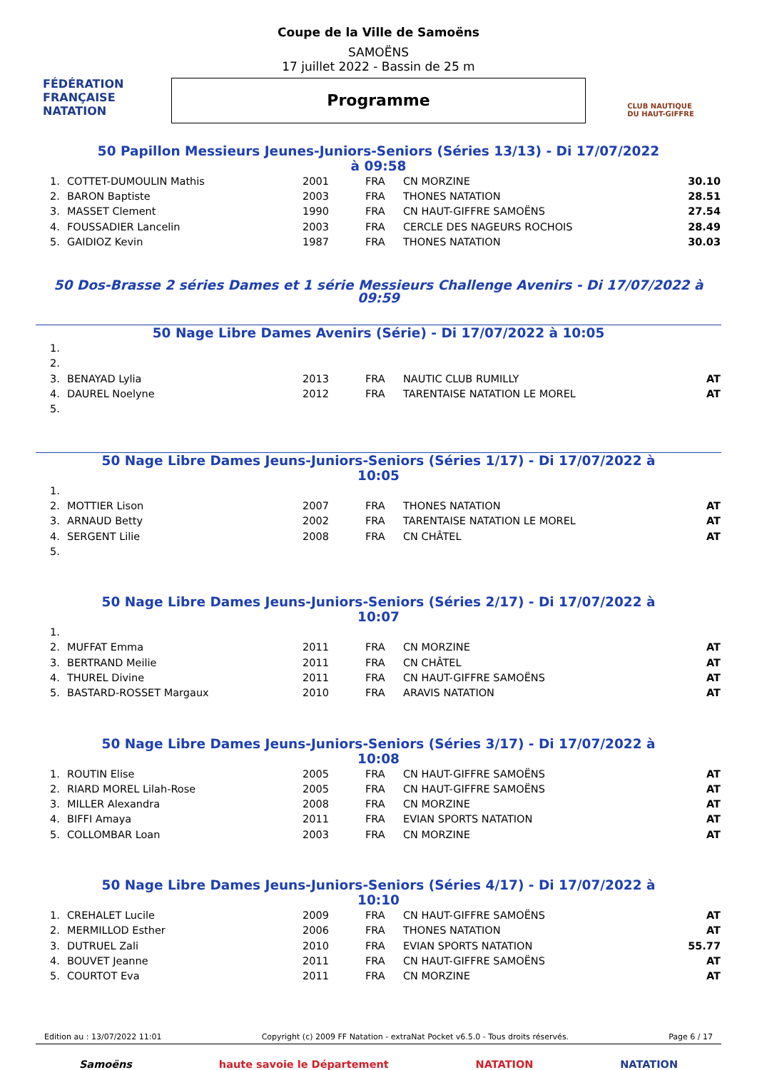FÉDÉRATION FRANÇAISE
NATATION
Coupe de la Ville de Samoëns
SAMOËNS
17 juillet 2022 - Bassin de 25 m
Programme
CLUB NAUTIQUE
DU HAUT-GIFFRE
50 Papillon Messieurs Jeunes-Juniors-Seniors (Séries 13/13) - Di 17/07/2022 à 09:58
| 1. | COTTET-DUMOULIN Mathis | 2001 | FRA | CN MORZINE | 30.10 |
| 2. | BARON Baptiste | 2003 | FRA | THONES NATATION | 28.51 |
| 3. | MASSET Clement | 1990 | FRA | CN HAUT-GIFFRE SAMOËNS | 27.54 |
| 4. | FOUSSADIER Lancelin | 2003 | FRA | CERCLE DES NAGEURS ROCHOIS | 28.49 |
| 5. | GAIDIOZ Kevin | 1987 | FRA | THONES NATATION | 30.03 |
50 Dos-Brasse 2 séries Dames et 1 série Messieurs Challenge Avenirs - Di 17/07/2022 à 09:59
50 Nage Libre Dames Avenirs (Série) - Di 17/07/2022 à 10:05
| 1. | | | | | |
| 2. | | | | | |
| 3. | BENAYAD Lylia | 2013 | FRA | NAUTIC CLUB RUMILLY | AT |
| 4. | DAUREL Noelyne | 2012 | FRA | TARENTAISE NATATION LE MOREL | AT |
| 5. | | | | | |
50 Nage Libre Dames Jeuns-Juniors-Seniors (Séries 1/17) - Di 17/07/2022 à 10:05
| 1. | | | | | |
| 2. | MOTTIER Lison | 2007 | FRA | THONES NATATION | AT |
| 3. | ARNAUD Betty | 2002 | FRA | TARENTAISE NATATION LE MOREL | AT |
| 4. | SERGENT Lilie | 2008 | FRA | CN CHÂTEL | AT |
| 5. | | | | | |
50 Nage Libre Dames Jeuns-Juniors-Seniors (Séries 2/17) - Di 17/07/2022 à 10:07
| 1. | | | | | |
| 2. | MUFFAT Emma | 2011 | FRA | CN MORZINE | AT |
| 3. | BERTRAND Meilie | 2011 | FRA | CN CHÂTEL | AT |
| 4. | THUREL Divine | 2011 | FRA | CN HAUT-GIFFRE SAMOËNS | AT |
| 5. | BASTARD-ROSSET Margaux | 2010 | FRA | ARAVIS NATATION | AT |
50 Nage Libre Dames Jeuns-Juniors-Seniors (Séries 3/17) - Di 17/07/2022 à 10:08
| 1. | ROUTIN Elise | 2005 | FRA | CN HAUT-GIFFRE SAMOËNS | AT |
| 2. | RIARD MOREL Lilah-Rose | 2005 | FRA | CN HAUT-GIFFRE SAMOËNS | AT |
| 3. | MILLER Alexandra | 2008 | FRA | CN MORZINE | AT |
| 4. | BIFFI Amaya | 2011 | FRA | EVIAN SPORTS NATATION | AT |
| 5. | COLLOMBAR Loan | 2003 | FRA | CN MORZINE | AT |
50 Nage Libre Dames Jeuns-Juniors-Seniors (Séries 4/17) - Di 17/07/2022 à 10:10
| 1. | CREHALET Lucile | 2009 | FRA | CN HAUT-GIFFRE SAMOËNS | AT |
| 2. | MERMILLOD Esther | 2006 | FRA | THONES NATATION | AT |
| 3. | DUTRUEL Zali | 2010 | FRA | EVIAN SPORTS NATATION | 55.77 |
| 4. | BOUVET Jeanne | 2011 | FRA | CN HAUT-GIFFRE SAMOËNS | AT |
| 5. | COURTOT Eva | 2011 | FRA | CN MORZINE | AT |
Edition au : 13/07/2022 11:01 Copyright (c) 2009 FF Natation - extraNat Pocket v6.5.0 - Tous droits réservés. Page 6 / 17
Samoëns haute savoie le Département NATATION NATATION